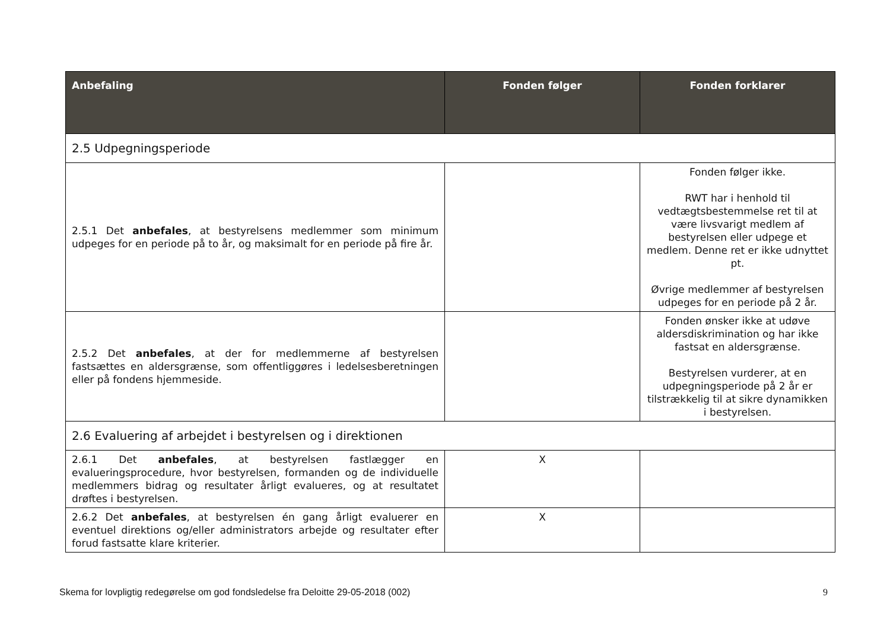| Anbefaling | Fonden følger | Fonden forklarer |
| --- | --- | --- |
| 2.5 Udpegningsperiode | | |
| 2.5.1 Det anbefales , at bestyrelsens medlemmer som minimum udpeges for en periode på to år, og maksimalt for en periode på fire år. | | Fonden følger ikke. RWT har i henhold til vedtægtsbestemmelse ret til at være livsvarigt medlem af bestyrelsen eller udpege et medlem. Denne ret er ikke udnyttet pt. Øvrige medlemmer af bestyrelsen udpeges for en periode på 2 år. |
| 2.5.2 Det anbefales , at der for medlemmerne af bestyrelsen fastsættes en aldersgrænse, som offentliggøres i ledelsesberetningen eller på fondens hjemmeside. | | Fonden ønsker ikke at udøve aldersdiskrimination og har ikke fastsat en aldersgrænse. Bestyrelsen vurderer, at en udpegningsperiode på 2 år er tilstrækkelig til at sikre dynamikken i bestyrelsen. |
| 2.6 Evaluering af arbejdet i bestyrelsen og i direktionen | | |
| 2.6.1 Det anbefales , at bestyrelsen fastlægger en evalueringsprocedure, hvor bestyrelsen, formanden og de individuelle medlemmers bidrag og resultater årligt evalueres, og at resultatet drøftes i bestyrelsen. | X | |
| 2.6.2 Det anbefales , at bestyrelsen én gang årligt evaluerer en eventuel direktions og/eller administrators arbejde og resultater efter forud fastsatte klare kriterier. | X | |
Skema for lovpligtig redegørelse om god fondsledelse fra Deloitte 29-05-2018 (002) 9